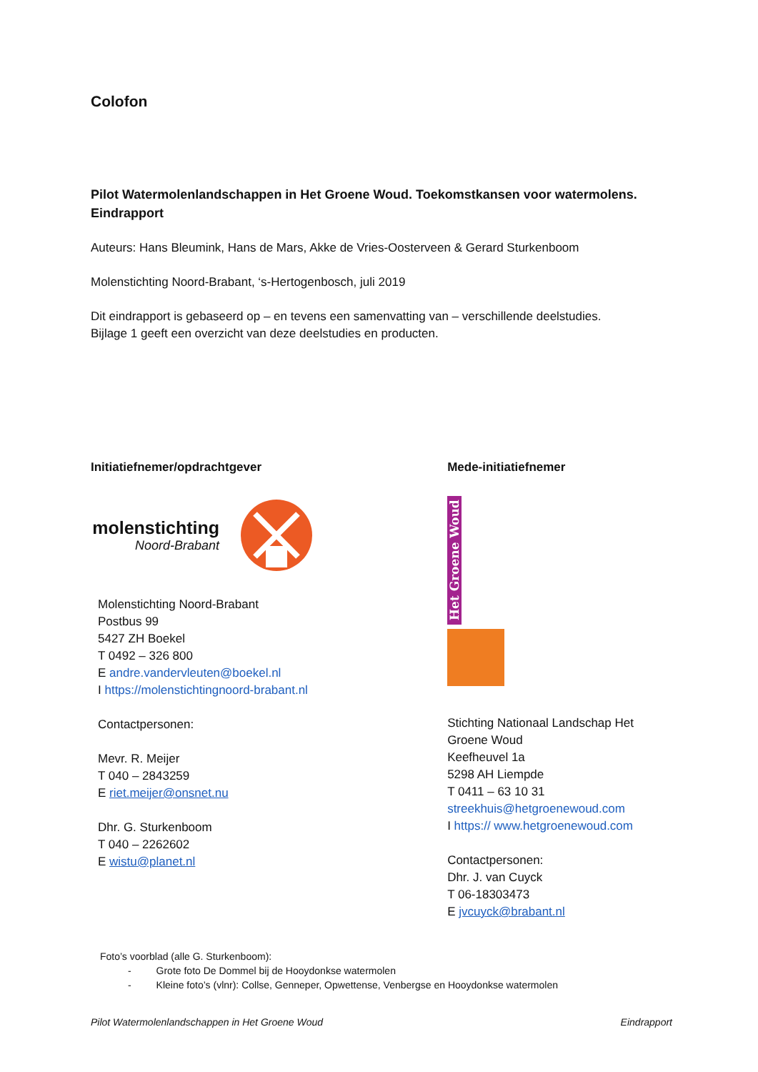Colofon
Pilot Watermolenlandschappen in Het Groene Woud. Toekomstkansen voor watermolens.
Eindrapport
Auteurs: Hans Bleumink, Hans de Mars, Akke de Vries-Oosterveen & Gerard Sturkenboom
Molenstichting Noord-Brabant, ‘s-Hertogenbosch, juli 2019
Dit eindrapport is gebaseerd op – en tevens een samenvatting van – verschillende deelstudies.
Bijlage 1 geeft een overzicht van deze deelstudies en producten.
Initiatiefnemer/opdrachtgever
molenstichting
Noord-Brabant
Molenstichting Noord-Brabant
Postbus 99
5427 ZH Boekel
T 0492 – 326 800
E andre.vandervleuten@boekel.nl
I https://molenstichtingnoord-brabant.nl
Contactpersonen:
Mevr. R. Meijer
T 040 – 2843259
E riet.meijer@onsnet.nu
Dhr. G. Sturkenboom
T 040 – 2262602
E wistu@planet.nl
Mede-initiatiefnemer
Het Groene Woud
Stichting Nationaal Landschap Het Groene Woud
Keefheuvel 1a
5298 AH Liempde
T 0411 – 63 10 31
streekhuis@hetgroenewoud.com
I https:// www.hetgroenewoud.com
Contactpersonen:
Dhr. J. van Cuyck
T 06-18303473
E jvcuyck@brabant.nl
Foto’s voorblad (alle G. Sturkenboom):
- Grote foto De Dommel bij de Hooydonkse watermolen
- Kleine foto’s (vlnr): Collse, Genneper, Opwettense, Venbergse en Hooydonkse watermolen
Pilot Watermolenlandschappen in Het Groene Woud Eindrapport